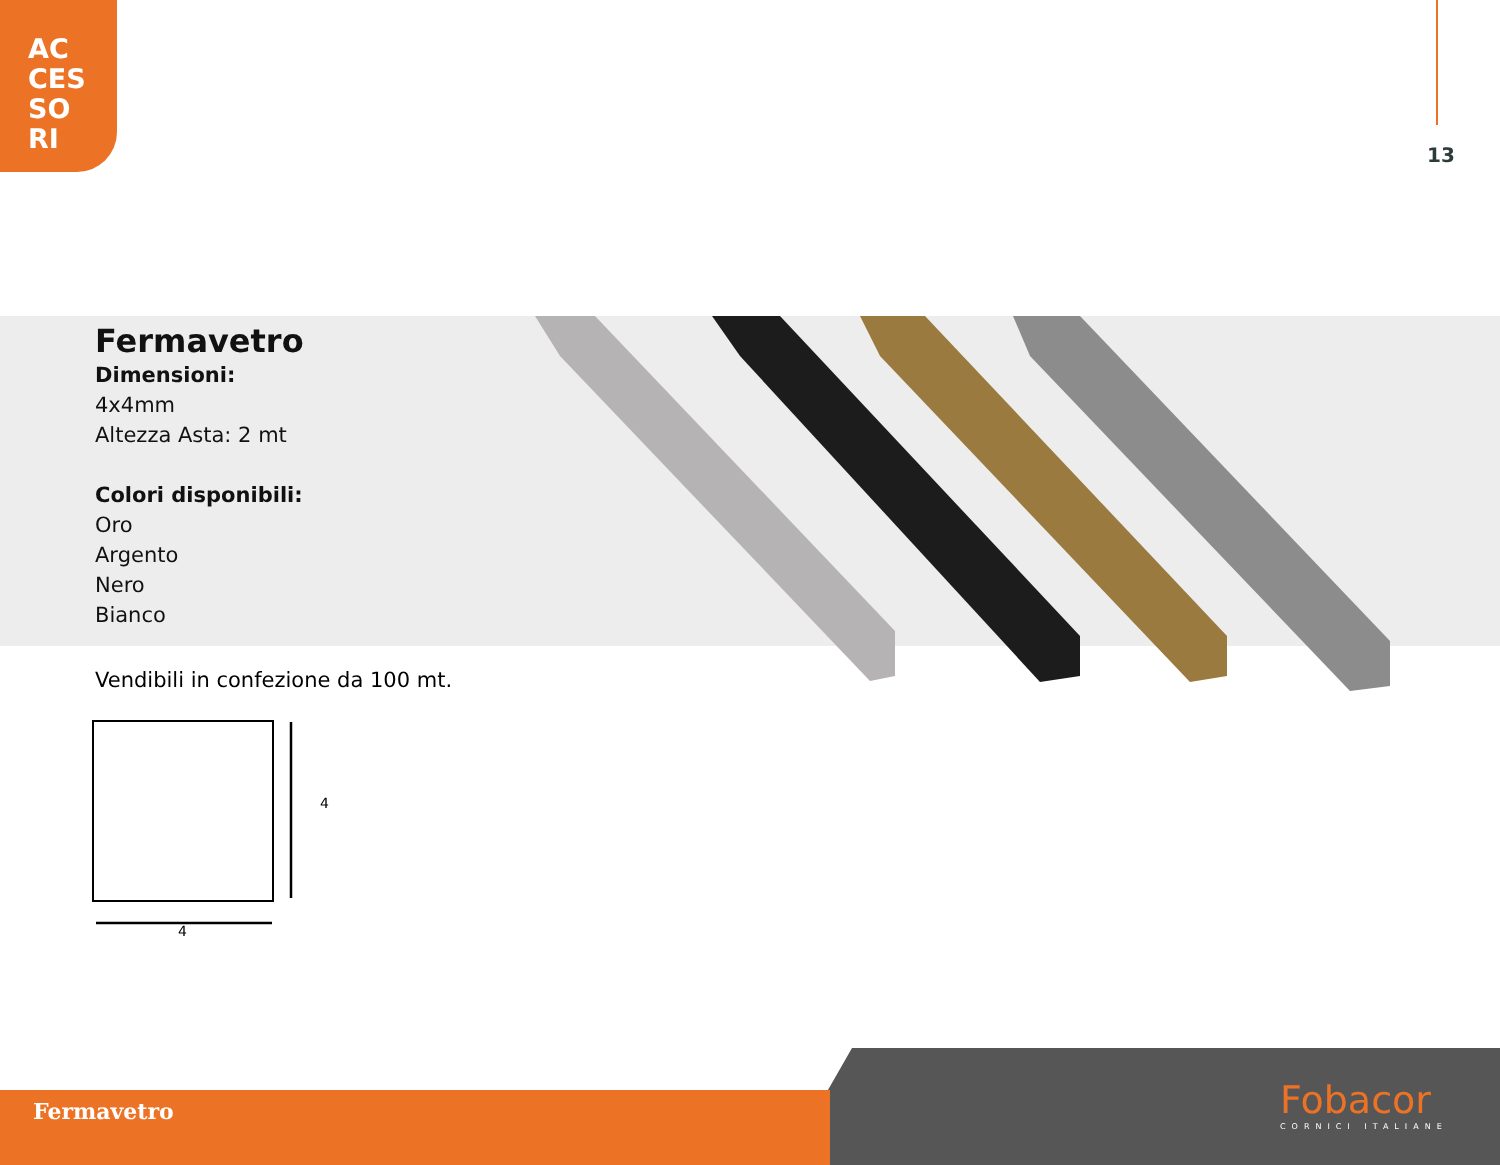AC
CES
SO
RI
13
Fermavetro
Dimensioni:
4x4mm
Altezza Asta: 2 mt
Colori disponibili:
Oro
Argento
Nero
Bianco
Vendibili in confezione da 100 mt.
4
4
Fermavetro Fobacor
CORNICI ITALIANE